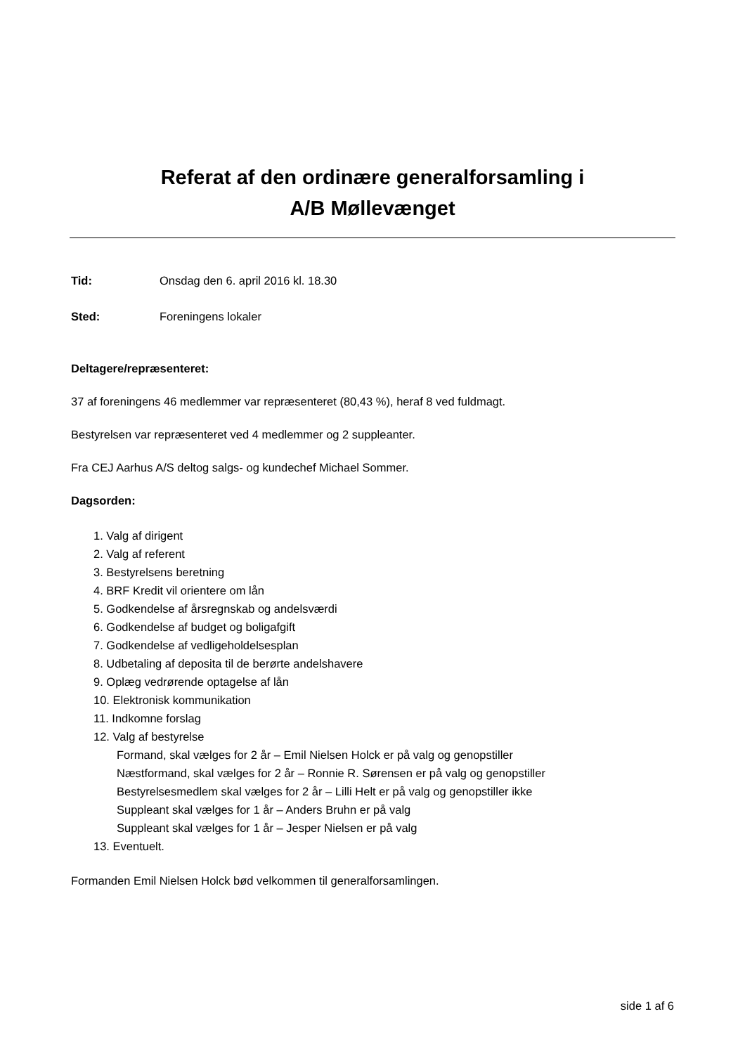Referat af den ordinære generalforsamling i
A/B Møllevænget
Tid: Onsdag den 6. april 2016 kl. 18.30
Sted: Foreningens lokaler
Deltagere/repræsenteret:
37 af foreningens 46 medlemmer var repræsenteret (80,43 %), heraf 8 ved fuldmagt.
Bestyrelsen var repræsenteret ved 4 medlemmer og 2 suppleanter.
Fra CEJ Aarhus A/S deltog salgs- og kundechef Michael Sommer.
Dagsorden:
1. Valg af dirigent
2. Valg af referent
3. Bestyrelsens beretning
4. BRF Kredit vil orientere om lån
5. Godkendelse af årsregnskab og andelsværdi
6. Godkendelse af budget og boligafgift
7. Godkendelse af vedligeholdelsesplan
8. Udbetaling af deposita til de berørte andelshavere
9. Oplæg vedrørende optagelse af lån
10. Elektronisk kommunikation
11. Indkomne forslag
12. Valg af bestyrelse
Formand, skal vælges for 2 år – Emil Nielsen Holck er på valg og genopstiller
Næstformand, skal vælges for 2 år – Ronnie R. Sørensen er på valg og genopstiller
Bestyrelsesmedlem skal vælges for 2 år – Lilli Helt er på valg og genopstiller ikke
Suppleant skal vælges for 1 år – Anders Bruhn er på valg
Suppleant skal vælges for 1 år – Jesper Nielsen er på valg
13. Eventuelt.
Formanden Emil Nielsen Holck bød velkommen til generalforsamlingen.
side 1 af 6